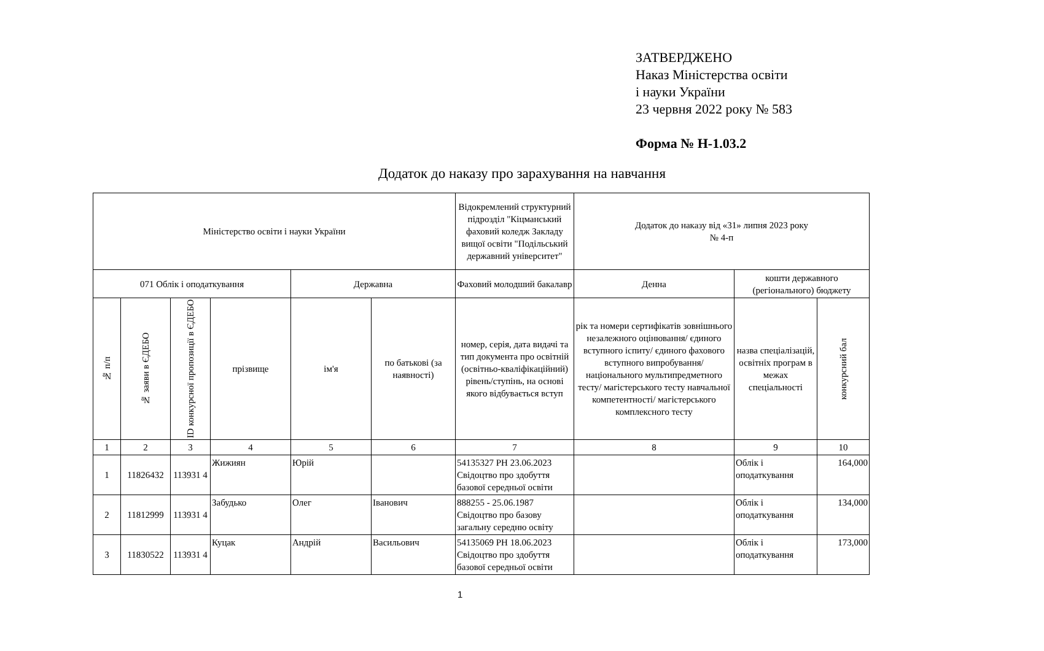ЗАТВЕРДЖЕНО
Наказ Міністерства освіти
і науки України
23 червня 2022 року № 583
Форма № Н-1.03.2
Додаток до наказу про зарахування на навчання
| Міністерство освіти і науки України | | | | | | Відокремлений структурний підрозділ "Кіцманський фаховий коледж Закладу вищої освіти "Подільський державний університет" | Додаток до наказу від «31» липня 2023 року № 4-п | | |
| --- | --- | --- | --- | --- | --- | --- | --- | --- | --- |
| 071 Облік і оподаткування | | | | Державна | | Фаховий молодший бакалавр | Денна | кошти державного (регіонального) бюджету | |
| № п/п | № заяви в ЄДЕБО | ID конкурсної пропозиції в ЄДЕБО | прізвище | ім'я | по батькові (за наявності) | номер, серія, дата видачі та тип документа про освітній (освітньо-кваліфікаційний) рівень/ступінь, на основі якого відбувається вступ | рік та номери сертифікатів зовнішнього незалежного оцінювання/ єдиного вступного іспиту/ єдиного фахового вступного випробування/ національного мультипредметного тесту/ магістерського тесту навчальної компетентності/ магістерського комплексного тесту | назва спеціалізацій, освітніх програм в межах спеціальності | конкурсний бал |
| 1 | 2 | 3 | 4 | 5 | 6 | 7 | 8 | 9 | 10 |
| 1 | 11826432 | 113931 4 | Жижиян | Юрій | | 54135327 РН 23.06.2023 Свідоцтво про здобуття базової середньої освіти | | Облік і оподаткування | 164,000 |
| 2 | 11812999 | 113931 4 | Забудько | Олег | Іванович | 888255 - 25.06.1987 Свідоцтво про базову загальну середню освіту | | Облік і оподаткування | 134,000 |
| 3 | 11830522 | 113931 4 | Куцак | Андрій | Васильович | 54135069 РН 18.06.2023 Свідоцтво про здобуття базової середньої освіти | | Облік і оподаткування | 173,000 |
1